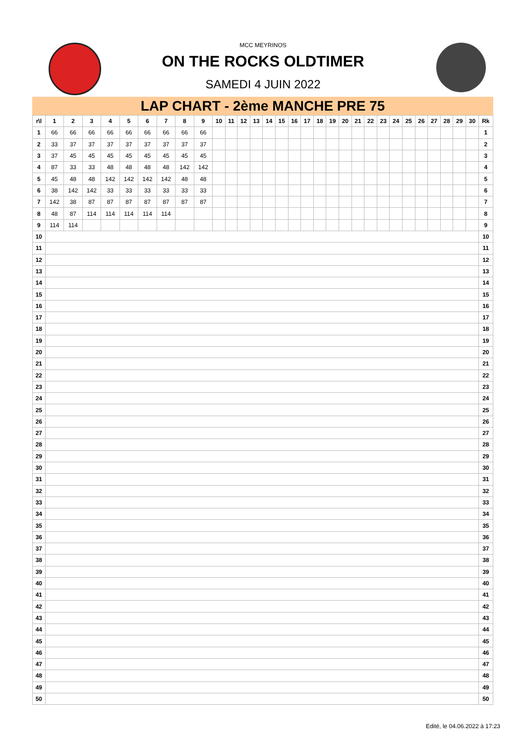MCC MEYRINOS
ON THE ROCKS OLDTIMER
SAMEDI 4 JUIN 2022
LAP CHART - 2ème MANCHE PRE 75
| r\l | 1 | 2 | 3 | 4 | 5 | 6 | 7 | 8 | 9 | 10 | 11 | 12 | 13 | 14 | 15 | 16 | 17 | 18 | 19 | 20 | 21 | 22 | 23 | 24 | 25 | 26 | 27 | 28 | 29 | 30 | Rk |
| --- | --- | --- | --- | --- | --- | --- | --- | --- | --- | --- | --- | --- | --- | --- | --- | --- | --- | --- | --- | --- | --- | --- | --- | --- | --- | --- | --- | --- | --- | --- | --- |
| 1 | 66 | 66 | 66 | 66 | 66 | 66 | 66 | 66 | 66 | | | | | | | | | | | | | | | | | | | | | | 1 |
| 2 | 33 | 37 | 37 | 37 | 37 | 37 | 37 | 37 | 37 | | | | | | | | | | | | | | | | | | | | | | 2 |
| 3 | 37 | 45 | 45 | 45 | 45 | 45 | 45 | 45 | 45 | | | | | | | | | | | | | | | | | | | | | | 3 |
| 4 | 87 | 33 | 33 | 48 | 48 | 48 | 48 | 142 | 142 | | | | | | | | | | | | | | | | | | | | | | 4 |
| 5 | 45 | 48 | 48 | 142 | 142 | 142 | 142 | 48 | 48 | | | | | | | | | | | | | | | | | | | | | | 5 |
| 6 | 38 | 142 | 142 | 33 | 33 | 33 | 33 | 33 | 33 | | | | | | | | | | | | | | | | | | | | | | 6 |
| 7 | 142 | 38 | 87 | 87 | 87 | 87 | 87 | 87 | 87 | | | | | | | | | | | | | | | | | | | | | | 7 |
| 8 | 48 | 87 | 114 | 114 | 114 | 114 | 114 | | | | | | | | | | | | | | | | | | | | | | | | 8 |
| 9 | 114 | 114 | | | | | | | | | | | | | | | | | | | | | | | | | | | | | 9 |
| 10 | | | | | | | | | | | | | | | | | | | | | | | | | | | | | | | 10 |
| 11 | | | | | | | | | | | | | | | | | | | | | | | | | | | | | | | 11 |
| 12 | | | | | | | | | | | | | | | | | | | | | | | | | | | | | | | 12 |
| 13 | | | | | | | | | | | | | | | | | | | | | | | | | | | | | | | 13 |
| 14 | | | | | | | | | | | | | | | | | | | | | | | | | | | | | | | 14 |
| 15 | | | | | | | | | | | | | | | | | | | | | | | | | | | | | | | 15 |
| 16 | | | | | | | | | | | | | | | | | | | | | | | | | | | | | | | 16 |
| 17 | | | | | | | | | | | | | | | | | | | | | | | | | | | | | | | 17 |
| 18 | | | | | | | | | | | | | | | | | | | | | | | | | | | | | | | 18 |
| 19 | | | | | | | | | | | | | | | | | | | | | | | | | | | | | | | 19 |
| 20 | | | | | | | | | | | | | | | | | | | | | | | | | | | | | | | 20 |
| 21 | | | | | | | | | | | | | | | | | | | | | | | | | | | | | | | 21 |
| 22 | | | | | | | | | | | | | | | | | | | | | | | | | | | | | | | 22 |
| 23 | | | | | | | | | | | | | | | | | | | | | | | | | | | | | | | 23 |
| 24 | | | | | | | | | | | | | | | | | | | | | | | | | | | | | | | 24 |
| 25 | | | | | | | | | | | | | | | | | | | | | | | | | | | | | | | 25 |
| 26 | | | | | | | | | | | | | | | | | | | | | | | | | | | | | | | 26 |
| 27 | | | | | | | | | | | | | | | | | | | | | | | | | | | | | | | 27 |
| 28 | | | | | | | | | | | | | | | | | | | | | | | | | | | | | | | 28 |
| 29 | | | | | | | | | | | | | | | | | | | | | | | | | | | | | | | 29 |
| 30 | | | | | | | | | | | | | | | | | | | | | | | | | | | | | | | 30 |
| 31 | | | | | | | | | | | | | | | | | | | | | | | | | | | | | | | 31 |
| 32 | | | | | | | | | | | | | | | | | | | | | | | | | | | | | | | 32 |
| 33 | | | | | | | | | | | | | | | | | | | | | | | | | | | | | | | 33 |
| 34 | | | | | | | | | | | | | | | | | | | | | | | | | | | | | | | 34 |
| 35 | | | | | | | | | | | | | | | | | | | | | | | | | | | | | | | 35 |
| 36 | | | | | | | | | | | | | | | | | | | | | | | | | | | | | | | 36 |
| 37 | | | | | | | | | | | | | | | | | | | | | | | | | | | | | | | 37 |
| 38 | | | | | | | | | | | | | | | | | | | | | | | | | | | | | | | 38 |
| 39 | | | | | | | | | | | | | | | | | | | | | | | | | | | | | | | 39 |
| 40 | | | | | | | | | | | | | | | | | | | | | | | | | | | | | | | 40 |
| 41 | | | | | | | | | | | | | | | | | | | | | | | | | | | | | | | 41 |
| 42 | | | | | | | | | | | | | | | | | | | | | | | | | | | | | | | 42 |
| 43 | | | | | | | | | | | | | | | | | | | | | | | | | | | | | | | 43 |
| 44 | | | | | | | | | | | | | | | | | | | | | | | | | | | | | | | 44 |
| 45 | | | | | | | | | | | | | | | | | | | | | | | | | | | | | | | 45 |
| 46 | | | | | | | | | | | | | | | | | | | | | | | | | | | | | | | 46 |
| 47 | | | | | | | | | | | | | | | | | | | | | | | | | | | | | | | 47 |
| 48 | | | | | | | | | | | | | | | | | | | | | | | | | | | | | | | 48 |
| 49 | | | | | | | | | | | | | | | | | | | | | | | | | | | | | | | 49 |
| 50 | | | | | | | | | | | | | | | | | | | | | | | | | | | | | | | 50 |
Edité, le 04.06.2022 à 17:23